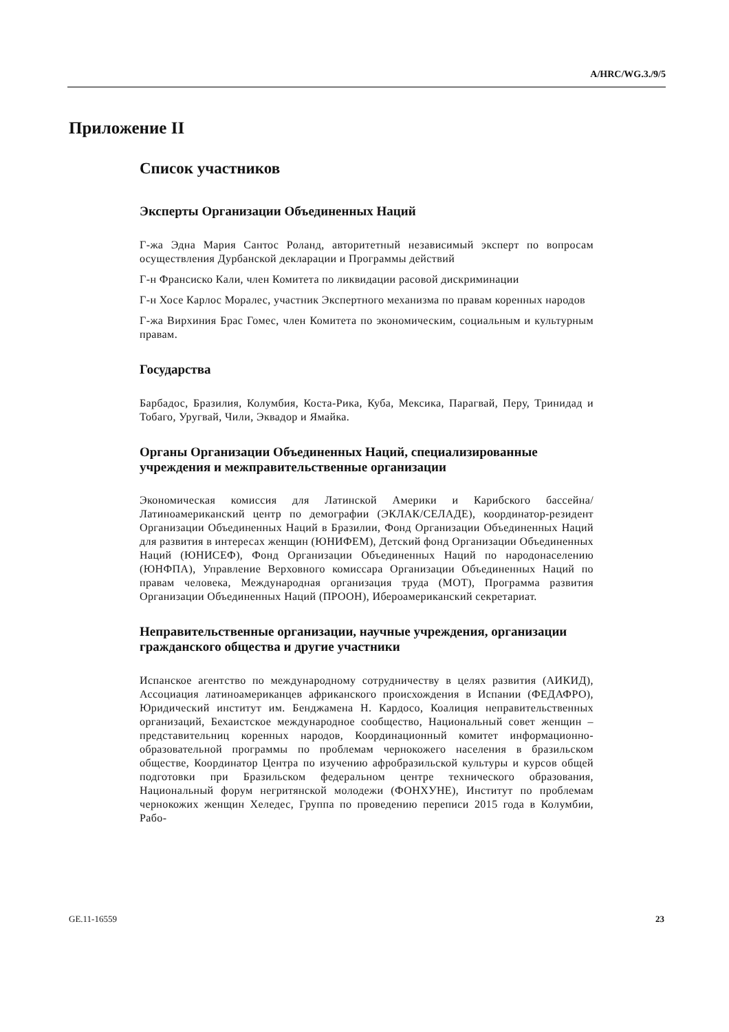A/HRC/WG.3./9/5
Приложение II
Список участников
Эксперты Организации Объединенных Наций
Г-жа Эдна Мария Сантос Роланд, авторитетный независимый эксперт по вопросам осуществления Дурбанской декларации и Программы действий
Г-н Франсиско Кали, член Комитета по ликвидации расовой дискриминации
Г-н Хосе Карлос Моралес, участник Экспертного механизма по правам коренных народов
Г-жа Вирхиния Брас Гомес, член Комитета по экономическим, социальным и культурным правам.
Государства
Барбадос, Бразилия, Колумбия, Коста-Рика, Куба, Мексика, Парагвай, Перу, Тринидад и Тобаго, Уругвай, Чили, Эквадор и Ямайка.
Органы Организации Объединенных Наций, специализированные учреждения и межправительственные организации
Экономическая комиссия для Латинской Америки и Карибского бассейна/Латиноамериканский центр по демографии (ЭКЛАК/СЕЛАДЕ), координатор-резидент Организации Объединенных Наций в Бразилии, Фонд Организации Объединенных Наций для развития в интересах женщин (ЮНИФЕМ), Детский фонд Организации Объединенных Наций (ЮНИСЕФ), Фонд Организации Объединенных Наций по народонаселению (ЮНФПА), Управление Верховного комиссара Организации Объединенных Наций по правам человека, Международная организация труда (МОТ), Программа развития Организации Объединенных Наций (ПРООН), Ибероамериканский секретариат.
Неправительственные организации, научные учреждения, организации гражданского общества и другие участники
Испанское агентство по международному сотрудничеству в целях развития (АИКИД), Ассоциация латиноамериканцев африканского происхождения в Испании (ФЕДАФРО), Юридический институт им. Бенджамена Н. Кардосо, Коалиция неправительственных организаций, Бехаистское международное сообщество, Национальный совет женщин – представительниц коренных народов, Координационный комитет информационно-образовательной программы по проблемам чернокожего населения в бразильском обществе, Координатор Центра по изучению афробразильской культуры и курсов общей подготовки при Бразильском федеральном центре технического образования, Национальный форум негритянской молодежи (ФОНХУНЕ), Институт по проблемам чернокожих женщин Хеледес, Группа по проведению переписи 2015 года в Колумбии, Рабо-
GE.11-16559 23